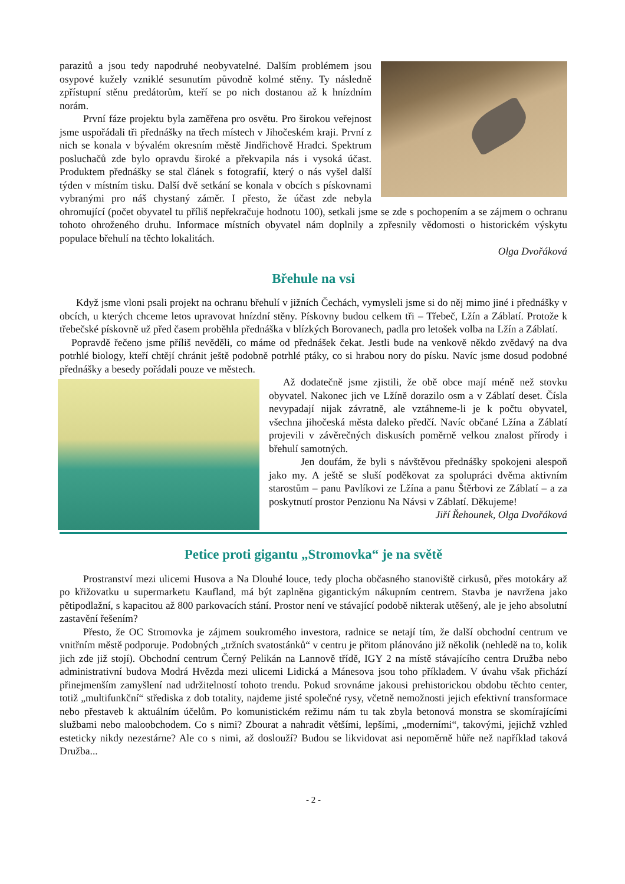parazitů a jsou tedy napodruhé neobyvatelné. Dalším problémem jsou osypové kužely vzniklé sesunutím původně kolmé stěny. Ty následně zpřístupní stěnu predátorům, kteří se po nich dostanou až k hnízdním norám.
První fáze projektu byla zaměřena pro osvětu. Pro širokou veřejnost jsme uspořádali tři přednášky na třech místech v Jihočeském kraji. První z nich se konala v bývalém okresním městě Jindřichově Hradci. Spektrum posluchačů zde bylo opravdu široké a překvapila nás i vysoká účast. Produktem přednášky se stal článek s fotografií, který o nás vyšel další týden v místním tisku. Další dvě setkání se konala v obcích s pískovnami vybranými pro náš chystaný záměr. I přesto, že účast zde nebyla ohromující (počet obyvatel tu příliš nepřekračuje hodnotu 100), setkali jsme se zde s pochopením a se zájmem o ochranu tohoto ohroženého druhu. Informace místních obyvatel nám doplnily a zpřesnily vědomosti o historickém výskytu populace břehulí na těchto lokalitách.
Olga Dvořáková
Břehule na vsi
Když jsme vloni psali projekt na ochranu břehulí v jižních Čechách, vymysleli jsme si do něj mimo jiné i přednášky v obcích, u kterých chceme letos upravovat hnízdní stěny. Pískovny budou celkem tři – Třebeč, Lžín a Záblatí. Protože k třebečské pískovně už před časem proběhla přednáška v blízkých Borovanech, padla pro letošek volba na Lžín a Záblatí.
Popravdě řečeno jsme příliš nevěděli, co máme od přednášek čekat. Jestli bude na venkově někdo zvědavý na dva potrhlé biology, kteří chtějí chránit ještě podobně potrhlé ptáky, co si hrabou nory do písku. Navíc jsme dosud podobné přednášky a besedy pořádali pouze ve městech.
Až dodatečně jsme zjistili, že obě obce mají méně než stovku obyvatel. Nakonec jich ve Lžíně dorazilo osm a v Záblatí deset. Čísla nevypadají nijak závratně, ale vztáhneme-li je k počtu obyvatel, všechna jihočeská města daleko předčí. Navíc občané Lžína a Záblatí projevili v závěrečných diskusích poměrně velkou znalost přírody i břehulí samotných.
Jen doufám, že byli s návštěvou přednášky spokojeni alespoň jako my. A ještě se sluší poděkovat za spolupráci dvěma aktivním starostům – panu Pavlíkovi ze Lžína a panu Štěrbovi ze Záblatí – a za poskytnutí prostor Penzionu Na Návsi v Záblatí. Děkujeme!
Jiří Řehounek, Olga Dvořáková
Petice proti gigantu „Stromovka“ je na světě
Prostranství mezi ulicemi Husova a Na Dlouhé louce, tedy plocha občasného stanoviště cirkusů, přes motokáry až po křižovatku u supermarketu Kaufland, má být zaplněna gigantickým nákupním centrem. Stavba je navržena jako pětipodlažní, s kapacitou až 800 parkovacích stání. Prostor není ve stávající podobě nikterak utěšený, ale je jeho absolutní zastavění řešením?
Přesto, že OC Stromovka je zájmem soukromého investora, radnice se netají tím, že další obchodní centrum ve vnitřním městě podporuje. Podobných „tržních svatostánků“ v centru je přitom plánováno již několik (nehledě na to, kolik jich zde již stojí). Obchodní centrum Černý Pelikán na Lannově třídě, IGY 2 na místě stávajícího centra Družba nebo administrativní budova Modrá Hvězda mezi ulicemi Lidická a Mánesova jsou toho příkladem. V úvahu však přichází přinejmenším zamyšlení nad udržitelností tohoto trendu. Pokud srovnáme jakousi prehistorickou obdobu těchto center, totiž „multifunkční“ střediska z dob totality, najdeme jisté společné rysy, včetně nemožnosti jejich efektivní transformace nebo přestaveb k aktuálním účelům. Po komunistickém režimu nám tu tak zbyla betonová monstra se skomírajícími službami nebo maloobchodem. Co s nimi? Zbourat a nahradit většími, lepšími, „moderními“, takovými, jejichž vzhled esteticky nikdy nezestárne? Ale co s nimi, až doslouží? Budou se likvidovat asi nepoměrně hůře než například taková Družba...
- 2 -